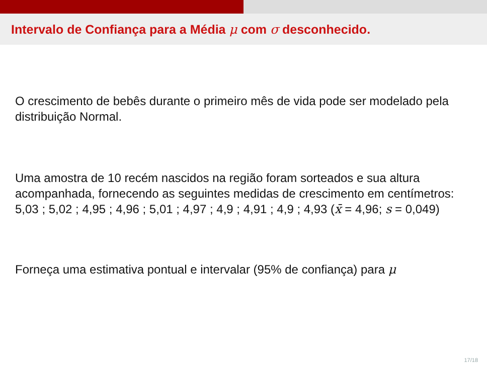Intervalo de Confiança para a Média μ com σ desconhecido.
O crescimento de bebês durante o primeiro mês de vida pode ser modelado pela distribuição Normal.
Uma amostra de 10 recém nascidos na região foram sorteados e sua altura acompanhada, fornecendo as seguintes medidas de crescimento em centímetros: 5,03 ; 5,02 ; 4,95 ; 4,96 ; 5,01 ; 4,97 ; 4,9 ; 4,91 ; 4,9 ; 4,93 (x̄ = 4,96; s = 0,049)
Forneça uma estimativa pontual e intervalar (95% de confiança) para μ
17/18